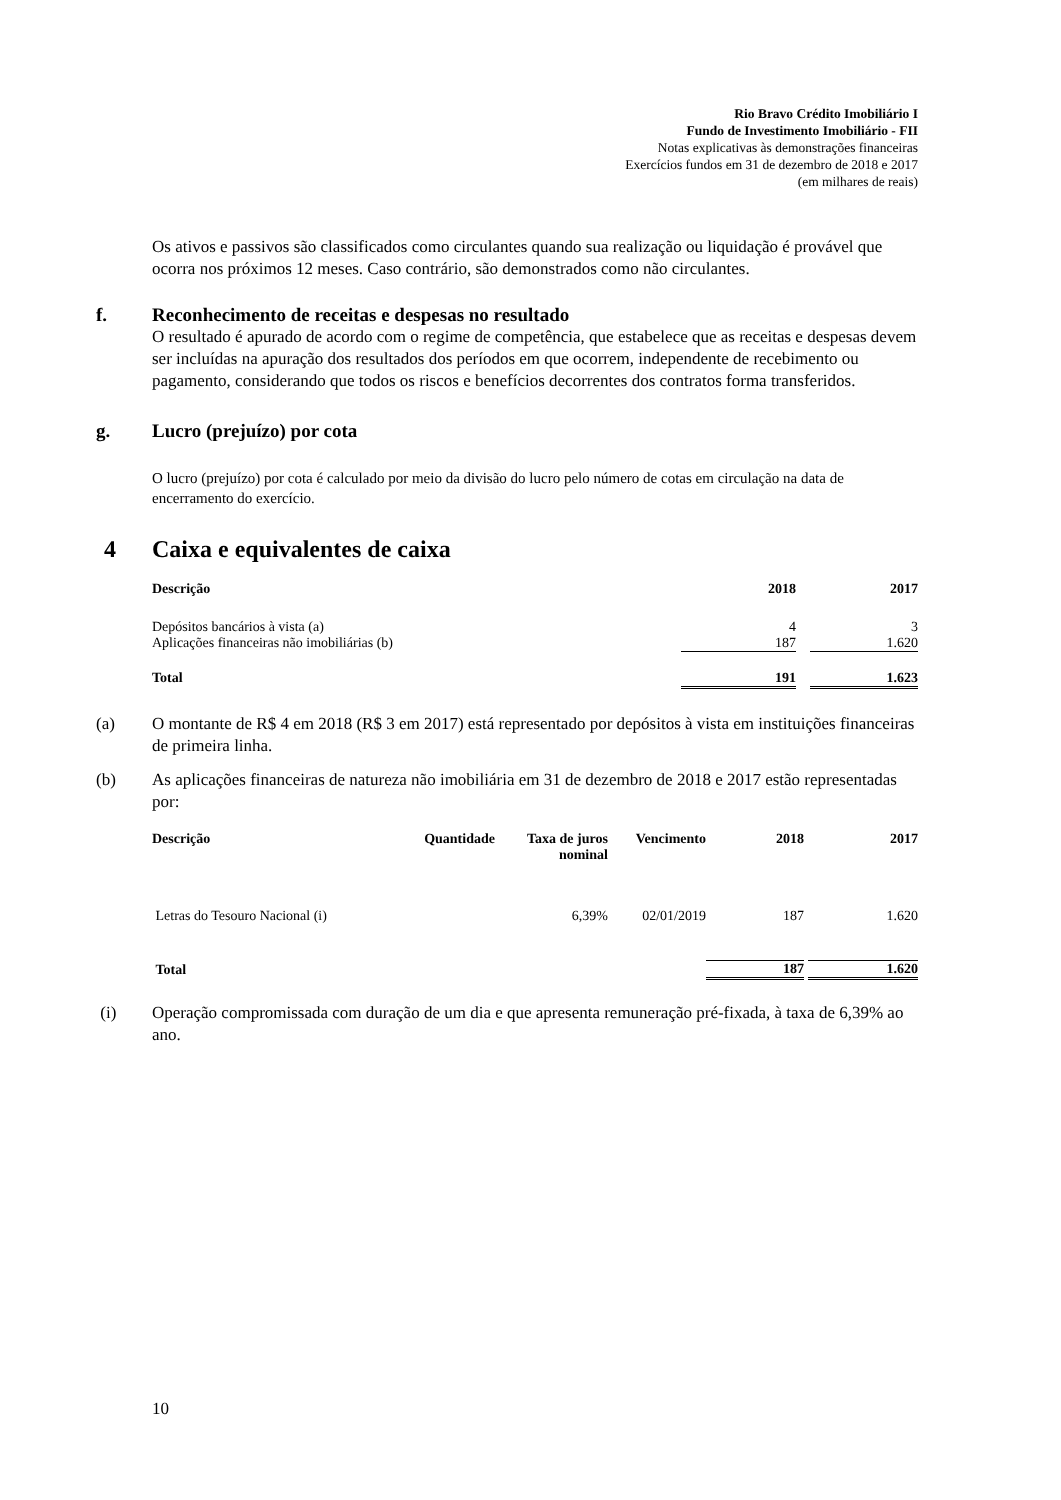Rio Bravo Crédito Imobiliário I
Fundo de Investimento Imobiliário - FII
Notas explicativas às demonstrações financeiras
Exercícios fundos em 31 de dezembro de 2018 e 2017
(em milhares de reais)
Os ativos e passivos são classificados como circulantes quando sua realização ou liquidação é provável que ocorra nos próximos 12 meses. Caso contrário, são demonstrados como não circulantes.
f. Reconhecimento de receitas e despesas no resultado
O resultado é apurado de acordo com o regime de competência, que estabelece que as receitas e despesas devem ser incluídas na apuração dos resultados dos períodos em que ocorrem, independente de recebimento ou pagamento, considerando que todos os riscos e benefícios decorrentes dos contratos forma transferidos.
g. Lucro (prejuízo) por cota
O lucro (prejuízo) por cota é calculado por meio da divisão do lucro pelo número de cotas em circulação na data de encerramento do exercício.
4 Caixa e equivalentes de caixa
| Descrição | 2018 | | 2017 |
| --- | --- | --- | --- |
| Depósitos bancários à vista (a) | 4 | | 3 |
| Aplicações financeiras não imobiliárias (b) | 187 | | 1.620 |
| Total | 191 | | 1.623 |
(a) O montante de R$ 4 em 2018 (R$ 3 em 2017) está representado por depósitos à vista em instituições financeiras de primeira linha.
(b) As aplicações financeiras de natureza não imobiliária em 31 de dezembro de 2018 e 2017 estão representadas por:
| Descrição | Quantidade | Taxa de juros nominal | Vencimento | 2018 | | 2017 |
| --- | --- | --- | --- | --- | --- | --- |
| Letras do Tesouro Nacional (i) | | 6,39% | 02/01/2019 | 187 | | 1.620 |
| Total | | | | 187 | | 1.620 |
(i) Operação compromissada com duração de um dia e que apresenta remuneração pré-fixada, à taxa de 6,39% ao ano.
10